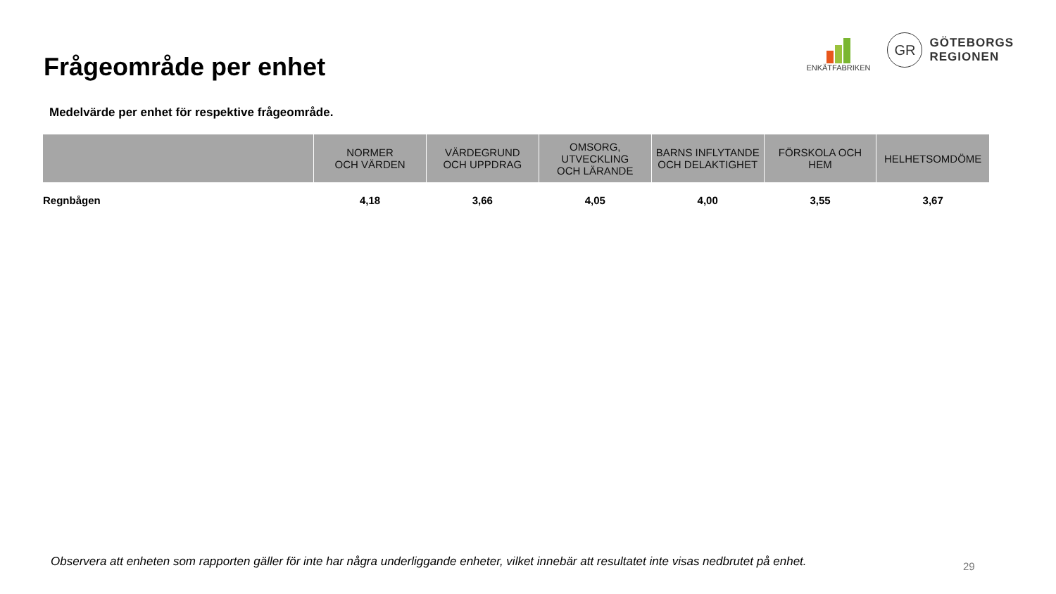Frågeområde per enhet
ENKÄTFABRIKEN
GR
GÖTEBORGS
REGIONEN
Medelvärde per enhet för respektive frågeområde.
| | NORMER OCH VÄRDEN | VÄRDEGRUND OCH UPPDRAG | OMSORG, UTVECKLING OCH LÄRANDE | BARNS INFLYTANDE OCH DELAKTIGHET | FÖRSKOLA OCH HEM | HELHETSOMDÖME |
| --- | --- | --- | --- | --- | --- | --- |
| Regnbågen | 4,18 | 3,66 | 4,05 | 4,00 | 3,55 | 3,67 |
Observera att enheten som rapporten gäller för inte har några underliggande enheter, vilket innebär att resultatet inte visas nedbrutet på enhet.
29